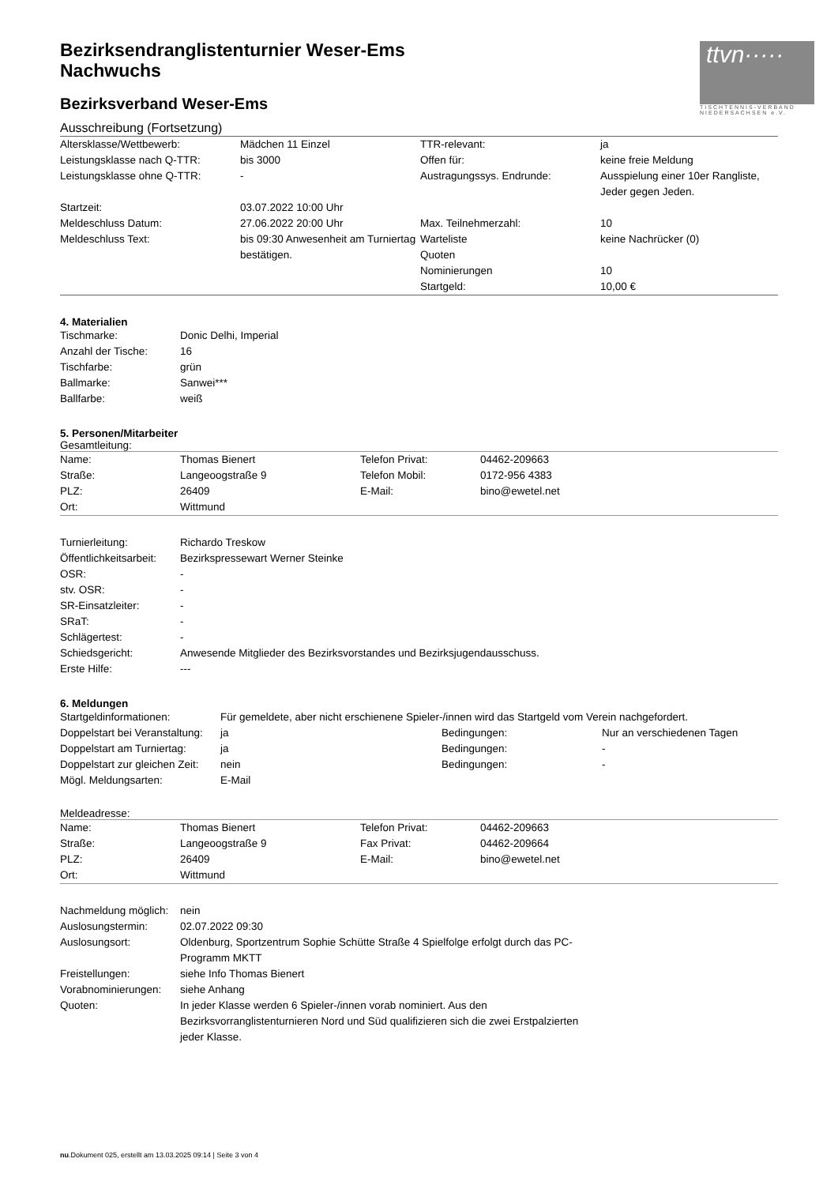ttvn·····
TISCHTENNIS-VERBAND NIEDERSACHSEN e.V.
Bezirksendranglistenturnier Weser-Ems
Nachwuchs
Bezirksverband Weser-Ems
Ausschreibung (Fortsetzung)
| Altersklasse/Wettbewerb: | Mädchen 11 Einzel | TTR-relevant: | ja |
| Leistungsklasse nach Q-TTR: | bis 3000 | Offen für: | keine freie Meldung |
| Leistungsklasse ohne Q-TTR: | - | Austragungssys. Endrunde: | Ausspielung einer 10er Rangliste, Jeder gegen Jeden. |
| Startzeit: | 03.07.2022 10:00 Uhr | | |
| Meldeschluss Datum: | 27.06.2022 20:00 Uhr | Max. Teilnehmerzahl: | 10 |
| Meldeschluss Text: | bis 09:30 Anwesenheit am Turniertag bestätigen. | Warteliste Quoten | keine Nachrücker (0) |
| | | Nominierungen | 10 |
| | | Startgeld: | 10,00 € |
4. Materialien
| Tischmarke: | Donic Delhi, Imperial |
| Anzahl der Tische: | 16 |
| Tischfarbe: | grün |
| Ballmarke: | Sanwei*** |
| Ballfarbe: | weiß |
5. Personen/Mitarbeiter
Gesamtleitung:
| Name: | Thomas Bienert | Telefon Privat: | 04462-209663 |
| Straße: | Langeoogstraße 9 | Telefon Mobil: | 0172-956 4383 |
| PLZ: | 26409 | E-Mail: | bino@ewetel.net |
| Ort: | Wittmund | | |
| Turnierleitung: | Richardo Treskow |
| Öffentlichkeitsarbeit: | Bezirkspressewart Werner Steinke |
| OSR: | - |
| stv. OSR: | - |
| SR-Einsatzleiter: | - |
| SRaT: | - |
| Schlägertest: | - |
| Schiedsgericht: | Anwesende Mitglieder des Bezirksvorstandes und Bezirksjugendausschuss. |
| Erste Hilfe: | --- |
6. Meldungen
| Startgeldinformationen: | Für gemeldete, aber nicht erschienene Spieler-/innen wird das Startgeld vom Verein nachgefordert. | | |
| Doppelstart bei Veranstaltung: | ja | Bedingungen: | Nur an verschiedenen Tagen |
| Doppelstart am Turniertag: | ja | Bedingungen: | - |
| Doppelstart zur gleichen Zeit: | nein | Bedingungen: | - |
| Mögl. Meldungsarten: | E-Mail | | |
Meldeadresse:
| Name: | Thomas Bienert | Telefon Privat: | 04462-209663 |
| Straße: | Langeoogstraße 9 | Fax Privat: | 04462-209664 |
| PLZ: | 26409 | E-Mail: | bino@ewetel.net |
| Ort: | Wittmund | | |
| Nachmeldung möglich: | nein |
| Auslosungstermin: | 02.07.2022 09:30 |
| Auslosungsort: | Oldenburg, Sportzentrum Sophie Schütte Straße 4 Spielfolge erfolgt durch das PC-Programm MKTT |
| Freistellungen: | siehe Info Thomas Bienert |
| Vorabnominierungen: | siehe Anhang |
| Quoten: | In jeder Klasse werden 6 Spieler-/innen vorab nominiert. Aus den Bezirksvorranglistenturnieren Nord und Süd qualifizieren sich die zwei Erstpalzierten jeder Klasse. |
nu.Dokument 025, erstellt am 13.03.2025 09:14 | Seite 3 von 4